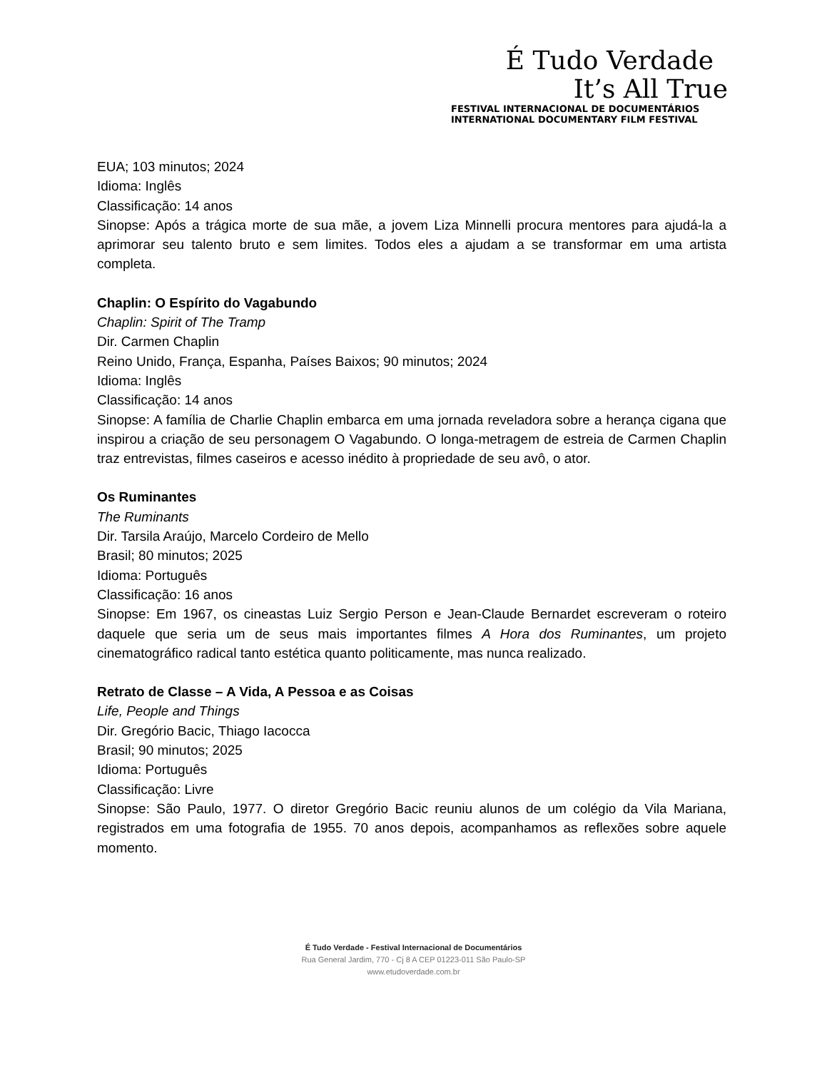É Tudo Verdade
It’s All True
FESTIVAL INTERNACIONAL DE DOCUMENTÁRIOS
INTERNATIONAL DOCUMENTARY FILM FESTIVAL
EUA; 103 minutos; 2024
Idioma: Inglês
Classificação: 14 anos
Sinopse: Após a trágica morte de sua mãe, a jovem Liza Minnelli procura mentores para ajudá-la a aprimorar seu talento bruto e sem limites. Todos eles a ajudam a se transformar em uma artista completa.
Chaplin: O Espírito do Vagabundo
Chaplin: Spirit of The Tramp
Dir. Carmen Chaplin
Reino Unido, França, Espanha, Países Baixos; 90 minutos; 2024
Idioma: Inglês
Classificação: 14 anos
Sinopse: A família de Charlie Chaplin embarca em uma jornada reveladora sobre a herança cigana que inspirou a criação de seu personagem O Vagabundo. O longa-metragem de estreia de Carmen Chaplin traz entrevistas, filmes caseiros e acesso inédito à propriedade de seu avô, o ator.
Os Ruminantes
The Ruminants
Dir. Tarsila Araújo, Marcelo Cordeiro de Mello
Brasil; 80 minutos; 2025
Idioma: Português
Classificação: 16 anos
Sinopse: Em 1967, os cineastas Luiz Sergio Person e Jean-Claude Bernardet escreveram o roteiro daquele que seria um de seus mais importantes filmes A Hora dos Ruminantes, um projeto cinematográfico radical tanto estética quanto politicamente, mas nunca realizado.
Retrato de Classe – A Vida, A Pessoa e as Coisas
Life, People and Things
Dir. Gregório Bacic, Thiago Iacocca
Brasil; 90 minutos; 2025
Idioma: Português
Classificação: Livre
Sinopse: São Paulo, 1977. O diretor Gregório Bacic reuniu alunos de um colégio da Vila Mariana, registrados em uma fotografia de 1955. 70 anos depois, acompanhamos as reflexões sobre aquele momento.
É Tudo Verdade - Festival Internacional de Documentários
Rua General Jardim, 770 - Cj 8 A CEP 01223-011 São Paulo-SP
www.etudoverdade.com.br